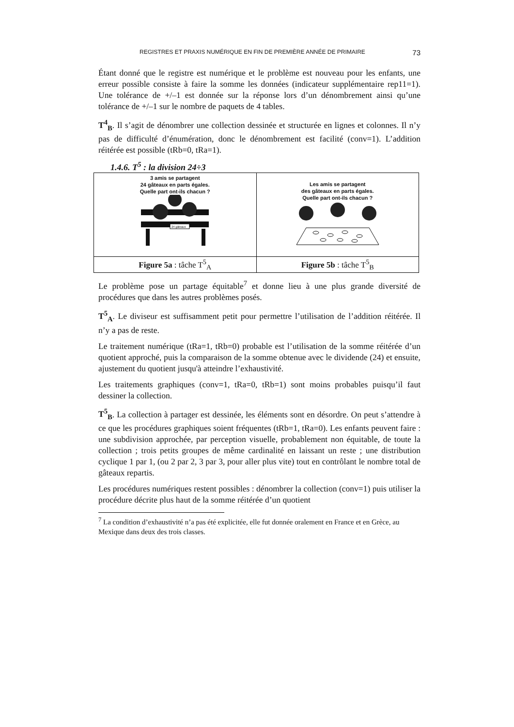REGISTRES ET PRAXIS NUMÉRIQUE EN FIN DE PREMIÈRE ANNÉE DE PRIMAIRE 73
Étant donné que le registre est numérique et le problème est nouveau pour les enfants, une erreur possible consiste à faire la somme les données (indicateur supplémentaire rep11=1). Une tolérance de +/–1 est donnée sur la réponse lors d’un dénombrement ainsi qu’une tolérance de +/–1 sur le nombre de paquets de 4 tables.
T<sup>4</sup><sub>B</sub>. Il s’agit de dénombrer une collection dessinée et structurée en lignes et colonnes. Il n’y pas de difficulté d’énumération, donc le dénombrement est facilité (conv=1). L’addition réitérée est possible (tRb=0, tRa=1).
1.4.6. T<sup>5</sup> : la division 24÷3
| 3 amis se partagent 24 gâteaux en parts égales. Quelle part ont-ils chacun ? 24 gâteaux | Les amis se partagent des gâteaux en parts égales. Quelle part ont-ils chacun ? |
| Figure 5a : tâche T<sup>5</sup><sub>A</sub> | Figure 5b : tâche T<sup>5</sup><sub>B</sub> |
Le problème pose un partage équitable<sup>7</sup> et donne lieu à une plus grande diversité de procédures que dans les autres problèmes posés.
T<sup>5</sup><sub>A</sub>. Le diviseur est suffisamment petit pour permettre l’utilisation de l’addition réitérée. Il n’y a pas de reste.
Le traitement numérique (tRa=1, tRb=0) probable est l’utilisation de la somme réitérée d’un quotient approché, puis la comparaison de la somme obtenue avec le dividende (24) et ensuite, ajustement du quotient jusqu'à atteindre l’exhaustivité.
Les traitements graphiques (conv=1, tRa=0, tRb=1) sont moins probables puisqu’il faut dessiner la collection.
T<sup>5</sup><sub>B</sub>. La collection à partager est dessinée, les éléments sont en désordre. On peut s’attendre à ce que les procédures graphiques soient fréquentes (tRb=1, tRa=0). Les enfants peuvent faire : une subdivision approchée, par perception visuelle, probablement non équitable, de toute la collection ; trois petits groupes de même cardinalité en laissant un reste ; une distribution cyclique 1 par 1, (ou 2 par 2, 3 par 3, pour aller plus vite) tout en contrôlant le nombre total de gâteaux repartis.
Les procédures numériques restent possibles : dénombrer la collection (conv=1) puis utiliser la procédure décrite plus haut de la somme réitérée d’un quotient
<sup>7</sup> La condition d’exhaustivité n’a pas été explicitée, elle fut donnée oralement en France et en Grèce, au Mexique dans deux des trois classes.